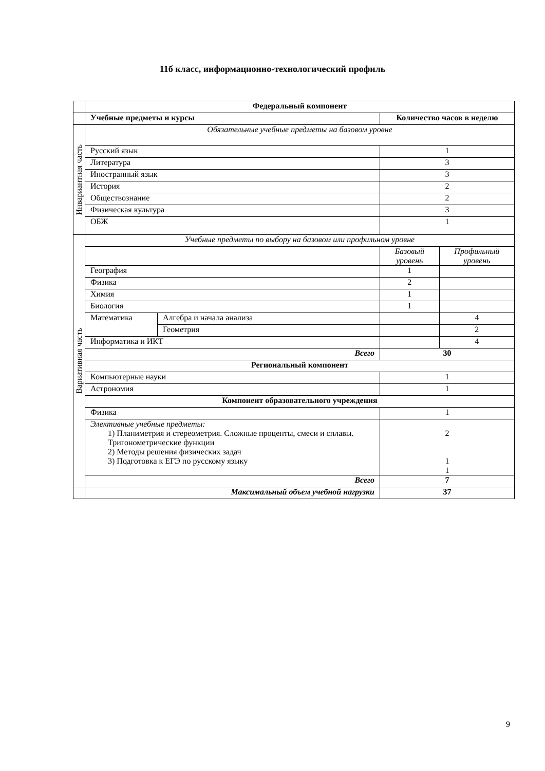11б класс, информационно-технологический профиль
| | Федеральный компонент | | | |
| | Учебные предметы и курсы | | Количество часов в неделю | |
| Инвариантная часть | Обязательные учебные предметы на базовом уровне | | | |
| | Русский язык | | 1 | |
| | Литература | | 3 | |
| | Иностранный язык | | 3 | |
| | История | | 2 | |
| | Обществознание | | 2 | |
| | Физическая культура | | 3 | |
| | ОБЖ | | 1 | |
| Вариативная часть | Учебные предметы по выбору на базовом или профильном уровне | | | |
| | | | Базовый уровень | Профильный уровень |
| | География | | 1 | |
| | Физика | | 2 | |
| | Химия | | 1 | |
| | Биология | | 1 | |
| | Математика | Алгебра и начала анализа | | 4 |
| | | Геометрия | | 2 |
| | Информатика и ИКТ | | | 4 |
| | Всего | | 30 | |
| | Региональный компонент | | | |
| | Компьютерные науки | | 1 | |
| | Астрономия | | 1 | |
| | Компонент образовательного учреждения | | | |
| | Физика | | 1 | |
| | Элективные учебные предметы: 1) Планиметрия и стереометрия. Сложные проценты, смеси и сплавы. Тригонометрические функции 2) Методы решения физических задач 3) Подготовка к ЕГЭ по русскому языку | | 2 1 1 | |
| | Всего | | 7 | |
| | Максимальный объем учебной нагрузки | | 37 | |
9